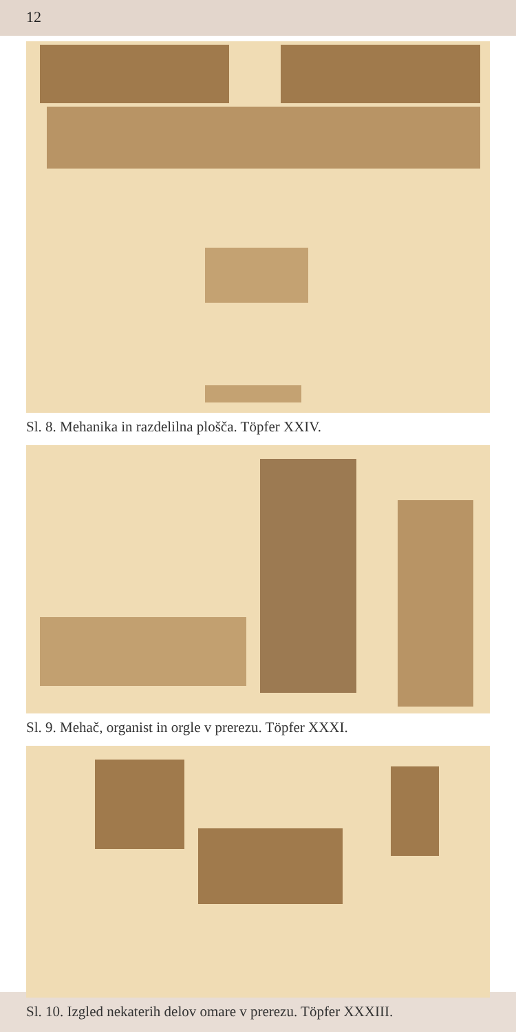12
Sl. 8. Mehanika in razdelilna plošča. Töpfer XXIV.
Sl. 9. Mehač, organist in orgle v prerezu. Töpfer XXXI.
Sl. 10. Izgled nekaterih delov omare v prerezu. Töpfer XXXIII.